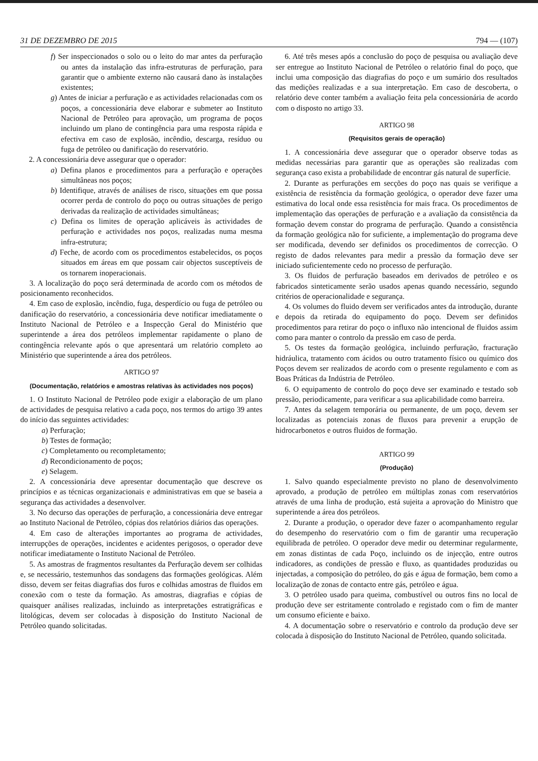31 DE DEZEMBRO DE 2015 794 — (107)
f) Ser inspeccionados o solo ou o leito do mar antes da perfuração ou antes da instalação das infra-estruturas de perfuração, para garantir que o ambiente externo não causará dano às instalações existentes;
g) Antes de iniciar a perfuração e as actividades relacionadas com os poços, a concessionária deve elaborar e submeter ao Instituto Nacional de Petróleo para aprovação, um programa de poços incluindo um plano de contingência para uma resposta rápida e efectiva em caso de explosão, incêndio, descarga, resíduo ou fuga de petróleo ou danificação do reservatório.
2. A concessionária deve assegurar que o operador:
a) Defina planos e procedimentos para a perfuração e operações simultâneas nos poços;
b) Identifique, através de análises de risco, situações em que possa ocorrer perda de controlo do poço ou outras situações de perigo derivadas da realização de actividades simultâneas;
c) Defina os limites de operação aplicáveis às actividades de perfuração e actividades nos poços, realizadas numa mesma infra-estrutura;
d) Feche, de acordo com os procedimentos estabelecidos, os poços situados em áreas em que possam cair objectos susceptíveis de os tornarem inoperacionais.
3. A localização do poço será determinada de acordo com os métodos de posicionamento reconhecidos.
4. Em caso de explosão, incêndio, fuga, desperdício ou fuga de petróleo ou danificação do reservatório, a concessionária deve notificar imediatamente o Instituto Nacional de Petróleo e a Inspecção Geral do Ministério que superintende a área dos petróleos implementar rapidamente o plano de contingência relevante após o que apresentará um relatório completo ao Ministério que superintende a área dos petróleos.
ARTIGO 97
(Documentação, relatórios e amostras relativas às actividades nos poços)
1. O Instituto Nacional de Petróleo pode exigir a elaboração de um plano de actividades de pesquisa relativo a cada poço, nos termos do artigo 39 antes do início das seguintes actividades:
a) Perfuração;
b) Testes de formação;
c) Completamento ou recompletamento;
d) Recondicionamento de poços;
e) Selagem.
2. A concessionária deve apresentar documentação que descreve os princípios e as técnicas organizacionais e administrativas em que se baseia a segurança das actividades a desenvolver.
3. No decurso das operações de perfuração, a concessionária deve entregar ao Instituto Nacional de Petróleo, cópias dos relatórios diários das operações.
4. Em caso de alterações importantes ao programa de actividades, interrupções de operações, incidentes e acidentes perigosos, o operador deve notificar imediatamente o Instituto Nacional de Petróleo.
5. As amostras de fragmentos resultantes da Perfuração devem ser colhidas e, se necessário, testemunhos das sondagens das formações geológicas. Além disso, devem ser feitas diagrafias dos furos e colhidas amostras de fluidos em conexão com o teste da formação. As amostras, diagrafias e cópias de quaisquer análises realizadas, incluindo as interpretações estratigráficas e litológicas, devem ser colocadas à disposição do Instituto Nacional de Petróleo quando solicitadas.
6. Até três meses após a conclusão do poço de pesquisa ou avaliação deve ser entregue ao Instituto Nacional de Petróleo o relatório final do poço, que inclui uma composição das diagrafias do poço e um sumário dos resultados das medições realizadas e a sua interpretação. Em caso de descoberta, o relatório deve conter também a avaliação feita pela concessionária de acordo com o disposto no artigo 33.
ARTIGO 98
(Requisitos gerais de operação)
1. A concessionária deve assegurar que o operador observe todas as medidas necessárias para garantir que as operações são realizadas com segurança caso exista a probabilidade de encontrar gás natural de superfície.
2. Durante as perfurações em secções do poço nas quais se verifique a existência de resistência da formação geológica, o operador deve fazer uma estimativa do local onde essa resistência for mais fraca. Os procedimentos de implementação das operações de perfuração e a avaliação da consistência da formação devem constar do programa de perfuração. Quando a consistência da formação geológica não for suficiente, a implementação do programa deve ser modificada, devendo ser definidos os procedimentos de correcção. O registo de dados relevantes para medir a pressão da formação deve ser iniciado suficientemente cedo no processo de perfuração.
3. Os fluidos de perfuração baseados em derivados de petróleo e os fabricados sinteticamente serão usados apenas quando necessário, segundo critérios de operacionalidade e segurança.
4. Os volumes do fluido devem ser verificados antes da introdução, durante e depois da retirada do equipamento do poço. Devem ser definidos procedimentos para retirar do poço o influxo não intencional de fluidos assim como para manter o controlo da pressão em caso de perda.
5. Os testes da formação geológica, incluindo perfuração, fracturação hidráulica, tratamento com ácidos ou outro tratamento físico ou químico dos Poços devem ser realizados de acordo com o presente regulamento e com as Boas Práticas da Indústria de Petróleo.
6. O equipamento de controlo do poço deve ser examinado e testado sob pressão, periodicamente, para verificar a sua aplicabilidade como barreira.
7. Antes da selagem temporária ou permanente, de um poço, devem ser localizadas as potenciais zonas de fluxos para prevenir a erupção de hidrocarbonetos e outros fluidos de formação.
ARTIGO 99
(Produção)
1. Salvo quando especialmente previsto no plano de desenvolvimento aprovado, a produção de petróleo em múltiplas zonas com reservatórios através de uma linha de produção, está sujeita a aprovação do Ministro que superintende a área dos petróleos.
2. Durante a produção, o operador deve fazer o acompanhamento regular do desempenho do reservatório com o fim de garantir uma recuperação equilibrada de petróleo. O operador deve medir ou determinar regularmente, em zonas distintas de cada Poço, incluindo os de injecção, entre outros indicadores, as condições de pressão e fluxo, as quantidades produzidas ou injectadas, a composição do petróleo, do gás e água de formação, bem como a localização de zonas de contacto entre gás, petróleo e água.
3. O petróleo usado para queima, combustível ou outros fins no local de produção deve ser estritamente controlado e registado com o fim de manter um consumo eficiente e baixo.
4. A documentação sobre o reservatório e controlo da produção deve ser colocada à disposição do Instituto Nacional de Petróleo, quando solicitada.